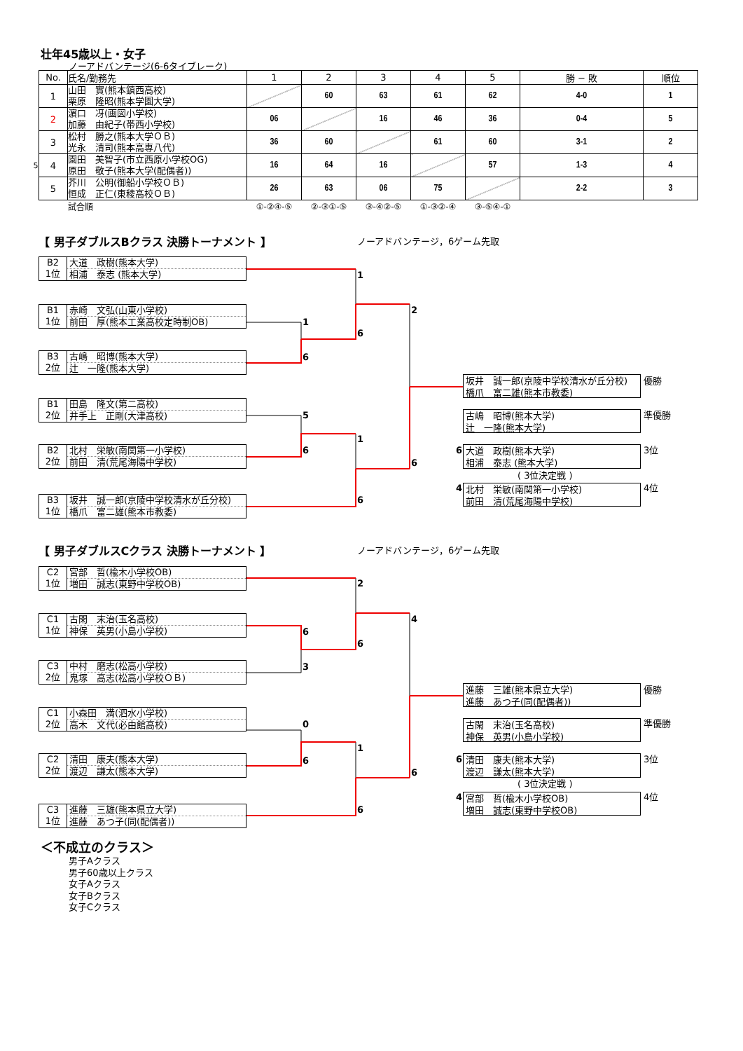壮年45歳以上・女子
ノーアドバンテージ(6-6タイブレーク)
| | No. | 氏名/勤務先 | 1 | 2 | 3 | 4 | 5 | 勝 − 敗 | 順位 |
| | 1 | 山田 實(熊本鎮西高校) 栗原 隆昭(熊本学園大学) | | 60 | 63 | 61 | 62 | 4-0 | 1 |
| | 2 | 濵口 冴(画図小学校) 加藤 由紀子(帯西小学校) | 06 | | 16 | 46 | 36 | 0-4 | 5 |
| | 3 | 松村 勝之(熊本大学ＯＢ) 光永 清司(熊本高専八代) | 36 | 60 | | 61 | 60 | 3-1 | 2 |
| 5 | 4 | 園田 美智子(市立西原小学校OG) 原田 敬子(熊本大学(配偶者)) | 16 | 64 | 16 | | 57 | 1-3 | 4 |
| | 5 | 芥川 公明(御船小学校ＯＢ) 恒成 正仁(東稜高校ＯＢ) | 26 | 63 | 06 | 75 | | 2-2 | 3 |
| | | 試合順 | ①-②④-⑤ | ②-③①-⑤ | ③-④②-⑤ | ①-③②-④ | ③-⑤④-① | | |
【 男子ダブルスBクラス 決勝トーナメント 】
ノーアドバンテージ，6ゲーム先取
B2
1位
大道　政樹(熊本大学)
相浦　泰志 (熊本大学)
1
B1
1位
赤崎　文弘(山東小学校)
前田　厚(熊本工業高校定時制OB)
2
1
6
B3
2位
古嶋　昭博(熊本大学)
辻　一隆(熊本大学)
6
坂井　誠一郎(京陵中学校清水が丘分校)
橋爪　富二雄(熊本市教委)
優勝
B1
2位
田島　隆文(第二高校)
井手上　正剛(大津高校)
古嶋　昭博(熊本大学)
辻　一隆(熊本大学)
準優勝
5
1
B2
2位
北村　栄敏(南関第一小学校)
前田　清(荒尾海陽中学校)
6
6
大道　政樹(熊本大学)
相浦　泰志 (熊本大学)
3位
6
( 3位決定戦 )
4
北村　栄敏(南関第一小学校)
前田　清(荒尾海陽中学校)
4位
B3
1位
坂井　誠一郎(京陵中学校清水が丘分校)
橋爪　富二雄(熊本市教委)
6
【 男子ダブルスCクラス 決勝トーナメント 】
ノーアドバンテージ，6ゲーム先取
C2
1位
宮部　哲(楡木小学校OB)
増田　誠志(東野中学校OB)
2
C1
1位
古閑　末治(玉名高校)
神保　英男(小島小学校)
4
6
6
C3
2位
中村　磨志(松高小学校)
鬼塚　高志(松高小学校ＯＢ)
3
進藤　三雄(熊本県立大学)
進藤　あつ子(同(配偶者))
優勝
C1
2位
小森田　満(泗水小学校)
高木　文代(必由館高校)
古閑　末治(玉名高校)
神保　英男(小島小学校)
準優勝
0
1
C2
2位
清田　康夫(熊本大学)
渡辺　謙太(熊本大学)
6
6
清田　康夫(熊本大学)
渡辺　謙太(熊本大学)
3位
6
( 3位決定戦 )
4
宮部　哲(楡木小学校OB)
増田　誠志(東野中学校OB)
4位
C3
1位
進藤　三雄(熊本県立大学)
進藤　あつ子(同(配偶者))
6
＜不成立のクラス＞
男子Aクラス
男子60歳以上クラス
女子Aクラス
女子Bクラス
女子Cクラス